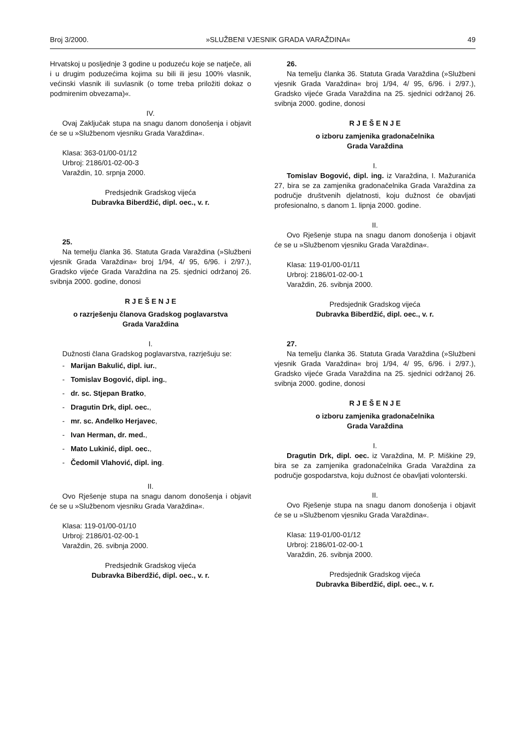Broj 3/2000. »SLUŽBENI VJESNIK GRADA VARAŽDINA« 49
Hrvatskoj u posljednje 3 godine u poduzeću koje se natječe, ali i u drugim poduzećima kojima su bili ili jesu 100% vlasnik, većinski vlasnik ili suvlasnik (o tome treba priložiti dokaz o podmirenim obvezama)«.
IV.
Ovaj Zaključak stupa na snagu danom donošenja i objavit će se u »Službenom vjesniku Grada Varaždina«.
Klasa: 363-01/00-01/12
Urbroj: 2186/01-02-00-3
Varaždin, 10. srpnja 2000.
Predsjednik Gradskog vijeća
Dubravka Biberdžić, dipl. oec., v. r.
25.
Na temelju članka 36. Statuta Grada Varaždina (»Službeni vjesnik Grada Varaždina« broj 1/94, 4/ 95, 6/96. i 2/97.), Gradsko vijeće Grada Varaždina na 25. sjednici održanoj 26. svibnja 2000. godine, donosi
R J E Š E N J E
o razrješenju članova Gradskog poglavarstva
Grada Varaždina
I.
Dužnosti člana Gradskog poglavarstva, razrješuju se:
- Marijan Bakulić, dipl. iur.,
- Tomislav Bogović, dipl. ing.,
- dr. sc. Stjepan Bratko,
- Dragutin Drk, dipl. oec.,
- mr. sc. Anđelko Herjavec,
- Ivan Herman, dr. med.,
- Mato Lukinić, dipl. oec.,
- Čedomil Vlahović, dipl. ing.
II.
Ovo Rješenje stupa na snagu danom donošenja i objavit će se u »Službenom vjesniku Grada Varaždina«.
Klasa: 119-01/00-01/10
Urbroj: 2186/01-02-00-1
Varaždin, 26. svibnja 2000.
Predsjednik Gradskog vijeća
Dubravka Biberdžić, dipl. oec., v. r.
26.
Na temelju članka 36. Statuta Grada Varaždina (»Službeni vjesnik Grada Varaždina« broj 1/94, 4/ 95, 6/96. i 2/97.), Gradsko vijeće Grada Varaždina na 25. sjednici održanoj 26. svibnja 2000. godine, donosi
R J E Š E N J E
o izboru zamjenika gradonačelnika
Grada Varaždina
I.
Tomislav Bogović, dipl. ing. iz Varaždina, I. Mažuranića 27, bira se za zamjenika gradonačelnika Grada Varaždina za područje društvenih djelatnosti, koju dužnost će obavljati profesionalno, s danom 1. lipnja 2000. godine.
II.
Ovo Rješenje stupa na snagu danom donošenja i objavit će se u »Službenom vjesniku Grada Varaždina«.
Klasa: 119-01/00-01/11
Urbroj: 2186/01-02-00-1
Varaždin, 26. svibnja 2000.
Predsjednik Gradskog vijeća
Dubravka Biberdžić, dipl. oec., v. r.
27.
Na temelju članka 36. Statuta Grada Varaždina (»Službeni vjesnik Grada Varaždina« broj 1/94, 4/ 95, 6/96. i 2/97.), Gradsko vijeće Grada Varaždina na 25. sjednici održanoj 26. svibnja 2000. godine, donosi
R J E Š E N J E
o izboru zamjenika gradonačelnika
Grada Varaždina
I.
Dragutin Drk, dipl. oec. iz Varaždina, M. P. Miškine 29, bira se za zamjenika gradonačelnika Grada Varaždina za područje gospodarstva, koju dužnost će obavljati volonterski.
II.
Ovo Rješenje stupa na snagu danom donošenja i objavit će se u »Službenom vjesniku Grada Varaždina«.
Klasa: 119-01/00-01/12
Urbroj: 2186/01-02-00-1
Varaždin, 26. svibnja 2000.
Predsjednik Gradskog vijeća
Dubravka Biberdžić, dipl. oec., v. r.